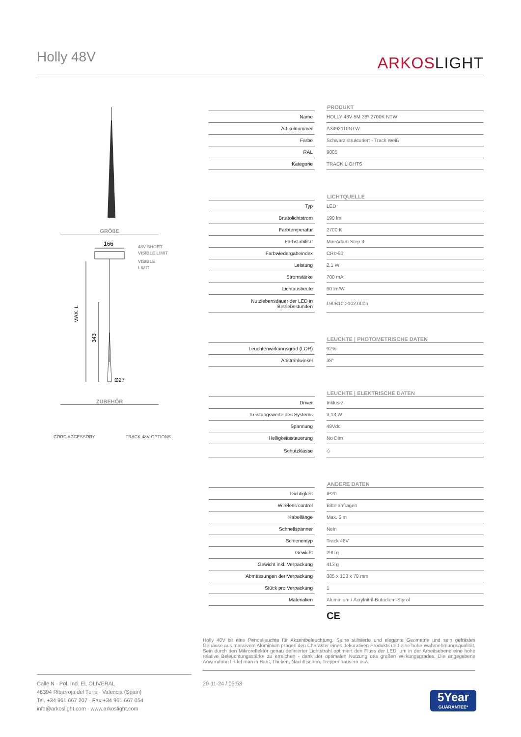Holly 48V ARKOSLIGHT
GRÖßE
166
MAX. L
343
Ø27
48V SHORT
VISIBLE LIMIT
VISIBLE
LIMIT
ZUBEHÖR
CORD ACCESSORY TRACK 48V OPTIONS
| | | PRODUKT |
| --- | --- | --- |
| Name | | HOLLY 48V 5M 38º 2700K NTW |
| Artikelnummer | | A3492110NTW |
| Farbe | | Schwarz strukturiert - Track Weiß |
| RAL | | 9005 |
| Kategorie | | TRACK LIGHTS |
| | | LICHTQUELLE |
| Typ | | LED |
| Bruttolichtstrom | | 190 lm |
| Farbtemperatur | | 2700 K |
| Farbstabilität | | MacAdam Step 3 |
| Farbwiedergabeindex | | CRI>90 |
| Leistung | | 2,1 W |
| Stromstärke | | 700 mA |
| Lichtausbeute | | 90 lm/W |
| Nutzlebensdauer der LED in Betriebsstunden | | L90B10 >102.000h |
| | | LEUCHTE / PHOTOMETRISCHE DATEN |
| Leuchtenwirkungsgrad (LOR) | | 92% |
| Abstrahlwinkel | | 38° |
| | | LEUCHTE / ELEKTRISCHE DATEN |
| Driver | | Inklusiv |
| Leistungswerte des Systems | | 3,13 W |
| Spannung | | 48Vdc |
| Helligkeitssteuerung | | No Dim |
| Schutzklasse | | ◇ |
| | | ANDERE DATEN |
| Dichtigkeit | | IP20 |
| Wireless control | | Bitte anfragen |
| Kabellänge | | Max. 5 m |
| Schnellspanner | | Nein |
| Schienentyp | | Track 48V |
| Gewicht | | 290 g |
| Gewicht inkl. Verpackung | | 413 g |
| Abmessungen der Verpackung | | 385 x 103 x 78 mm |
| Stück pro Verpackung | | 1 |
| Materialien | | Aluminium / Acrylnitril-Butadiem-Styrol |
| | | CE |
Holly 48V ist eine Pendelleuchte für Akzentbeleuchtung. Seine stilisierte und elegante Geometrie und sein gefrästes Gehäuse aus massivem Aluminium prägen den Charakter eines dekorativen Produkts und eine hohe Wahrnehmungsqualität. Sein durch den Mikroreflektor genau definierter Lichtstrahl optimiert den Fluss der LED, um in der Arbeitsebene eine hohe relative Beleuchtungsstärke zu erreichen - dank der optimalen Nutzung des großen Wirkungsgrades. Die angegebene Anwendung findet man in Bars, Theken, Nachttischen, Treppenhäusern usw.
Calle N · Pol. Ind. EL OLIVERAL
46394 Ribarroja del Turia · Valencia (Spain)
Tel. +34 961 667 207 · Fax +34 961 667 054
info@arkoslight.com · www.arkoslight.com
20-11-24 / 05:53
5Year
GUARANTEE*